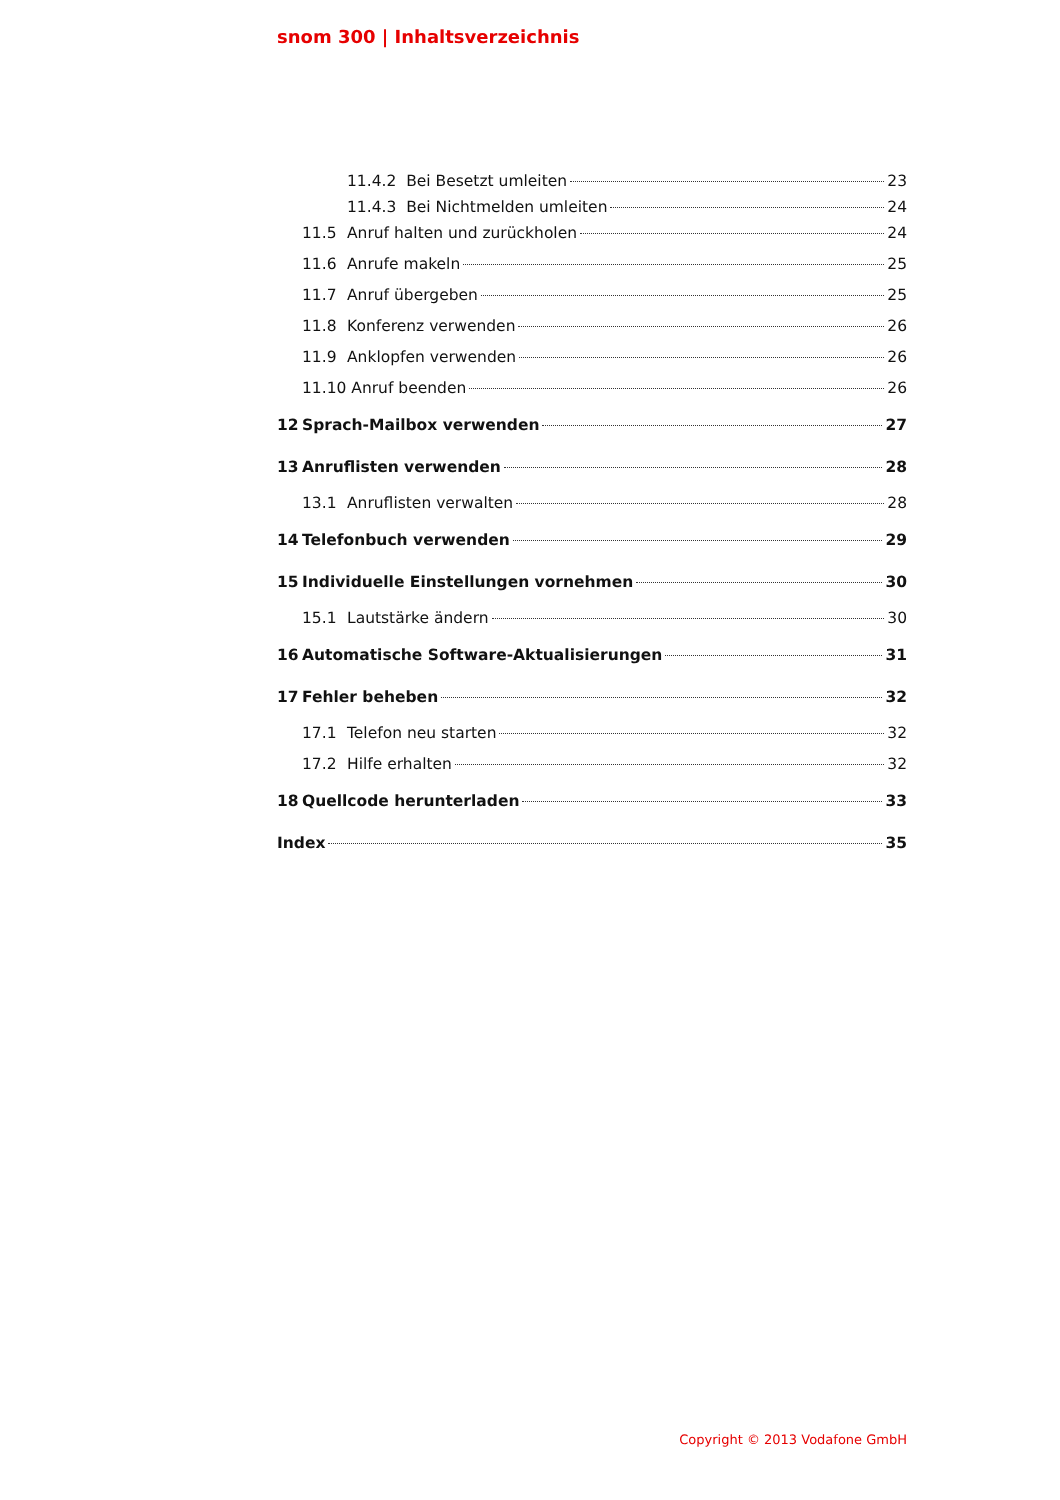snom 300 | Inhaltsverzeichnis
11.4.2 Bei Besetzt umleiten 23
11.4.3 Bei Nichtmelden umleiten 24
11.5 Anruf halten und zurückholen 24
11.6 Anrufe makeln 25
11.7 Anruf übergeben 25
11.8 Konferenz verwenden 26
11.9 Anklopfen verwenden 26
11.10 Anruf beenden 26
12 Sprach-Mailbox verwenden 27
13 Anruflisten verwenden 28
13.1 Anruflisten verwalten 28
14 Telefonbuch verwenden 29
15 Individuelle Einstellungen vornehmen 30
15.1 Lautstärke ändern 30
16 Automatische Software-Aktualisierungen 31
17 Fehler beheben 32
17.1 Telefon neu starten 32
17.2 Hilfe erhalten 32
18 Quellcode herunterladen 33
Index 35
Copyright © 2013 Vodafone GmbH